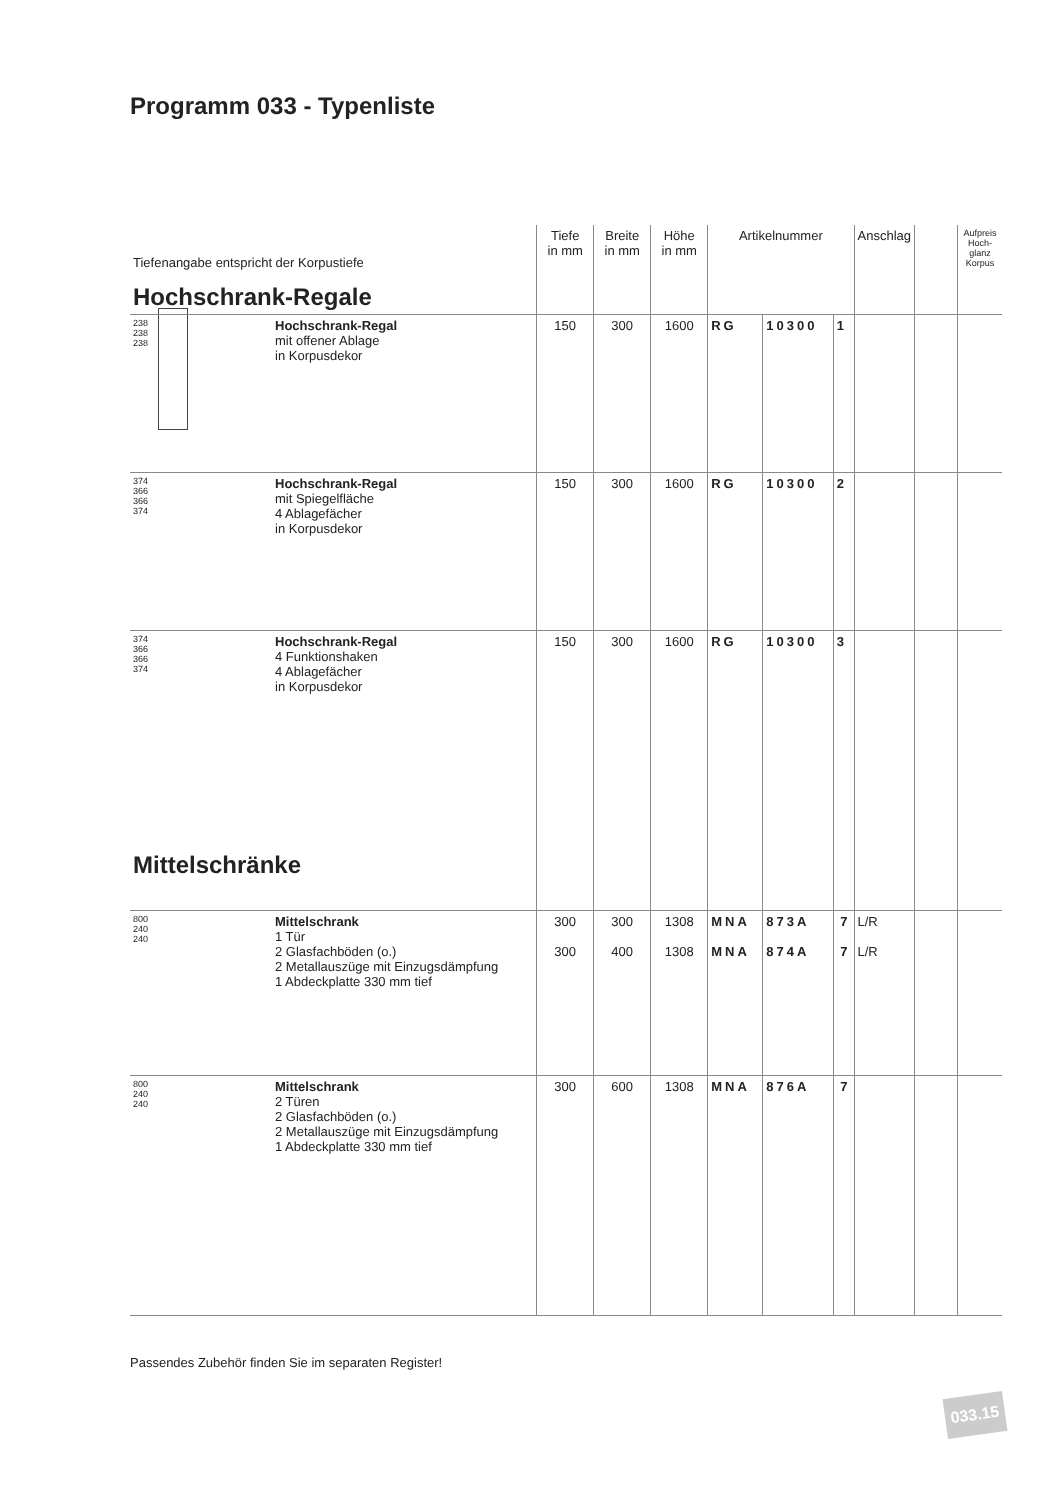Programm 033 - Typenliste
| Tiefenangabe entspricht der Korpustiefe | | | Tiefe in mm | Breite in mm | Höhe in mm | Artikelnummer | | | Anschlag | | Aufpreis Hoch-glanz Korpus |
| --- | --- | --- | --- | --- | --- | --- | --- | --- | --- | --- | --- |
| Hochschrank-Regale | | | | | | | | | | | |
| 238 238 238 | | Hochschrank-Regal mit offener Ablage in Korpusdekor | 150 | 300 | 1600 | RG | 10300 | 1 | | | |
| 374 366 366 374 | | Hochschrank-Regal mit Spiegelfläche 4 Ablagefächer in Korpusdekor | 150 | 300 | 1600 | RG | 10300 | 2 | | | |
| 374 366 366 374 | | Hochschrank-Regal 4 Funktionshaken 4 Ablagefächer in Korpusdekor | 150 | 300 | 1600 | RG | 10300 | 3 | | | |
| Mittelschränke | | | | | | | | | | | |
| 800 240 240 | | Mittelschrank 1 Tür 2 Glasfachböden (o.) 2 Metallauszüge mit Einzugsdämpfung 1 Abdeckplatte 330 mm tief | 300 300 | 300 400 | 1308 1308 | MNA MNA | 873A 874A | 7 7 | L/R L/R | | |
| 800 240 240 | | Mittelschrank 2 Türen 2 Glasfachböden (o.) 2 Metallauszüge mit Einzugsdämpfung 1 Abdeckplatte 330 mm tief | 300 | 600 | 1308 | MNA | 876A | 7 | | | |
Passendes Zubehör finden Sie im separaten Register!
033.15